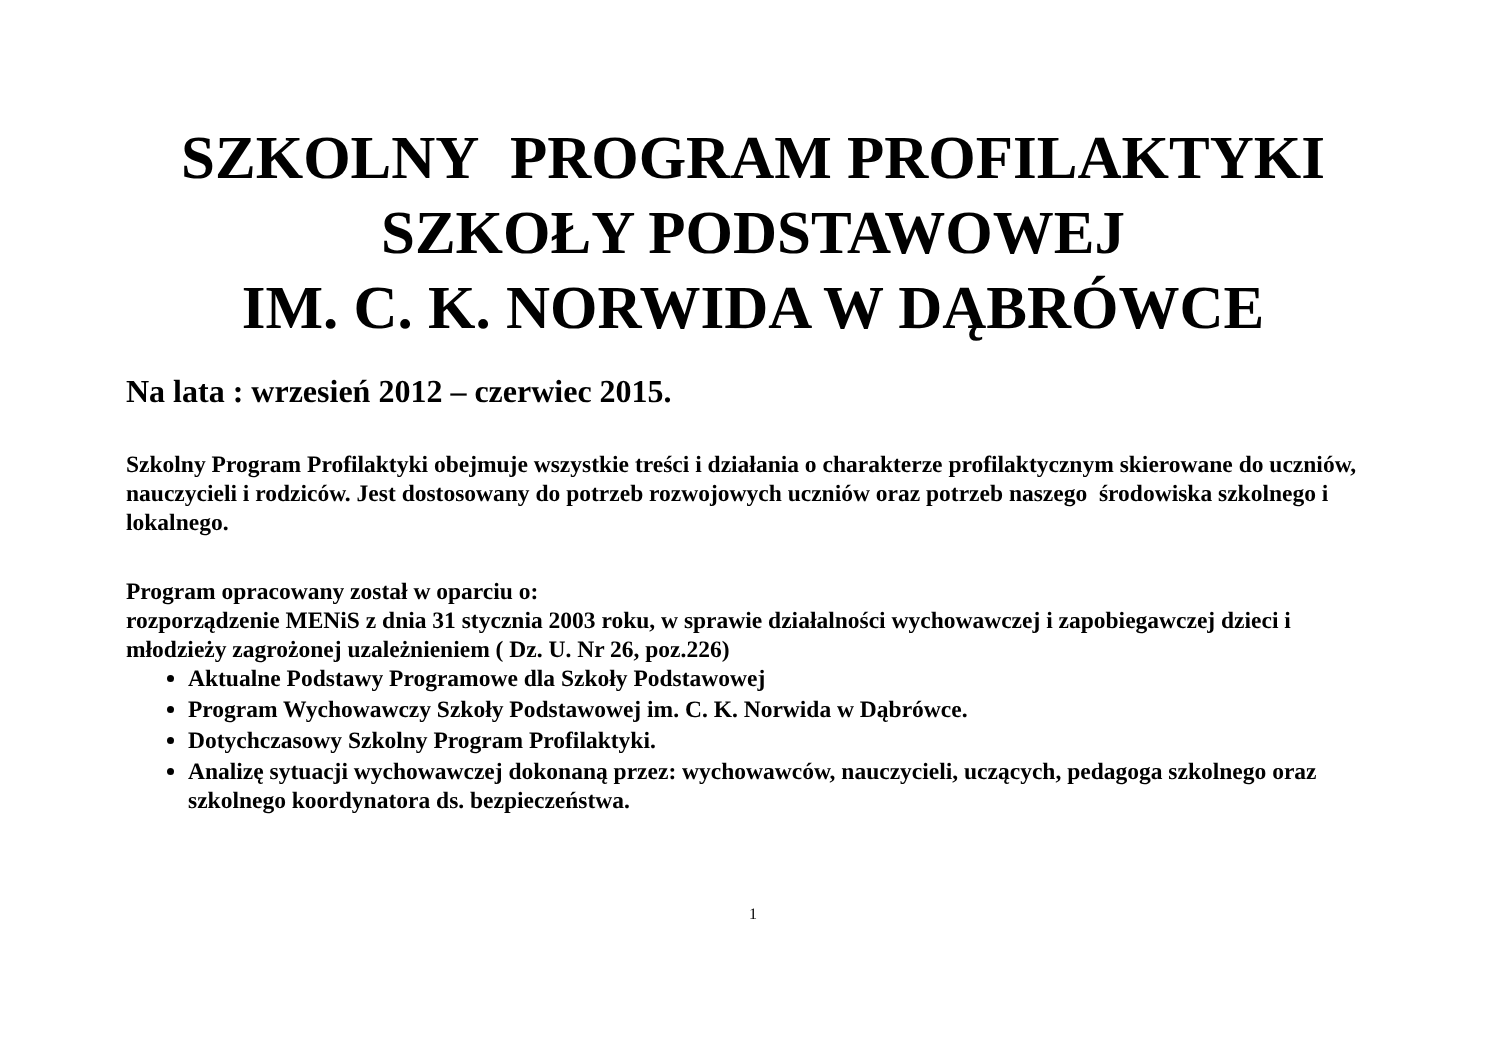SZKOLNY PROGRAM PROFILAKTYKI
SZKOŁY PODSTAWOWEJ
IM. C. K. NORWIDA W DĄBRÓWCE
Na lata : wrzesień 2012 – czerwiec 2015.
Szkolny Program Profilaktyki obejmuje wszystkie treści i działania o charakterze profilaktycznym skierowane do uczniów, nauczycieli i rodziców. Jest dostosowany do potrzeb rozwojowych uczniów oraz potrzeb naszego środowiska szkolnego i lokalnego.
Program opracowany został w oparciu o:
rozporządzenie MENiS z dnia 31 stycznia 2003 roku, w sprawie działalności wychowawczej i zapobiegawczej dzieci i młodzieży zagrożonej uzależnieniem ( Dz. U. Nr 26, poz.226)
Aktualne Podstawy Programowe dla Szkoły Podstawowej
Program Wychowawczy Szkoły Podstawowej im. C. K. Norwida w Dąbrówce.
Dotychczasowy Szkolny Program Profilaktyki.
Analizę sytuacji wychowawczej dokonaną przez: wychowawców, nauczycieli, uczących, pedagoga szkolnego oraz szkolnego koordynatora ds. bezpieczeństwa.
1